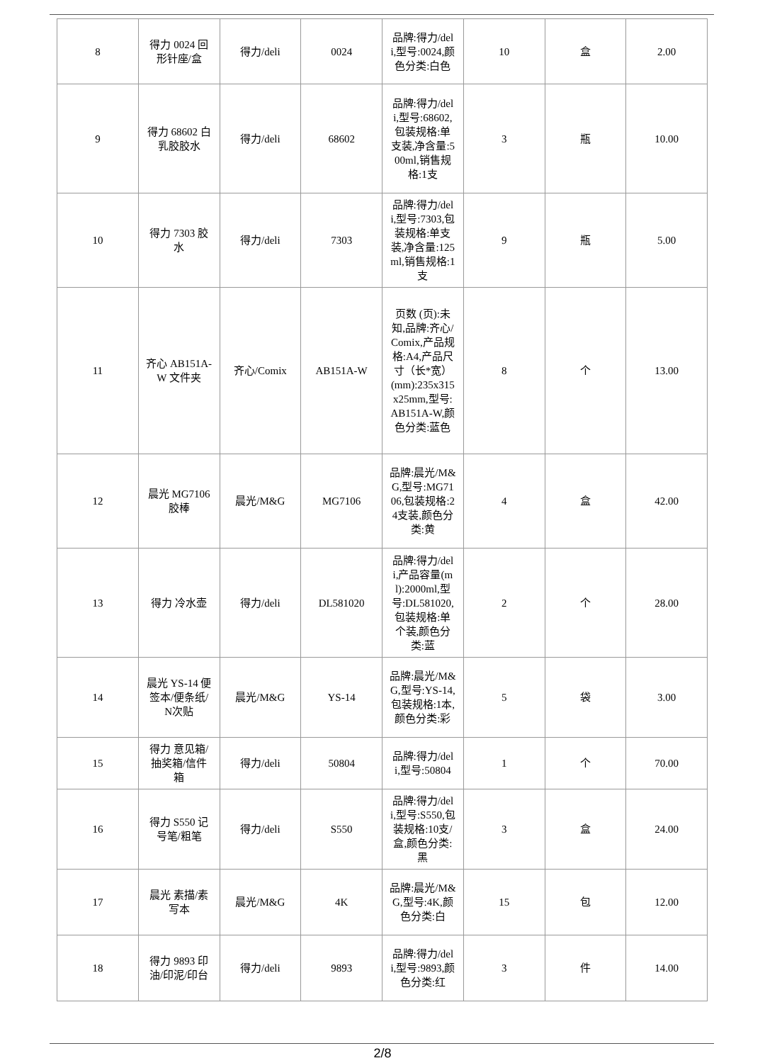| 8 | 得力 0024 回形针座/盒 | 得力/deli | 0024 | 品牌:得力/deli,型号:0024,颜色分类:白色 | 10 | 盒 | 2.00 |
| 9 | 得力 68602 白乳胶胶水 | 得力/deli | 68602 | 品牌:得力/deli,型号:68602,包装规格:单支装,净含量:500ml,销售规格:1支 | 3 | 瓶 | 10.00 |
| 10 | 得力 7303 胶水 | 得力/deli | 7303 | 品牌:得力/deli,型号:7303,包装规格:单支装,净含量:125ml,销售规格:1支 | 9 | 瓶 | 5.00 |
| 11 | 齐心 AB151A-W 文件夹 | 齐心/Comix | AB151A-W | 页数 (页):未知,品牌:齐心/Comix,产品规格:A4,产品尺寸（长*宽） (mm):235x315x25mm,型号:AB151A-W,颜色分类:蓝色 | 8 | 个 | 13.00 |
| 12 | 晨光 MG7106 胶棒 | 晨光/M&G | MG7106 | 品牌:晨光/M&G,型号:MG7106,包装规格:24支装,颜色分类:黄 | 4 | 盒 | 42.00 |
| 13 | 得力 冷水壶 | 得力/deli | DL581020 | 品牌:得力/deli,产品容量(ml):2000ml,型号:DL581020,包装规格:单个装,颜色分类:蓝 | 2 | 个 | 28.00 |
| 14 | 晨光 YS-14 便签本/便条纸/N次贴 | 晨光/M&G | YS-14 | 品牌:晨光/M&G,型号:YS-14,包装规格:1本,颜色分类:彩 | 5 | 袋 | 3.00 |
| 15 | 得力 意见箱/抽奖箱/信件箱 | 得力/deli | 50804 | 品牌:得力/deli,型号:50804 | 1 | 个 | 70.00 |
| 16 | 得力 S550 记号笔/粗笔 | 得力/deli | S550 | 品牌:得力/deli,型号:S550,包装规格:10支/盒,颜色分类:黑 | 3 | 盒 | 24.00 |
| 17 | 晨光 素描/素写本 | 晨光/M&G | 4K | 品牌:晨光/M&G,型号:4K,颜色分类:白 | 15 | 包 | 12.00 |
| 18 | 得力 9893 印油/印泥/印台 | 得力/deli | 9893 | 品牌:得力/deli,型号:9893,颜色分类:红 | 3 | 件 | 14.00 |
2/8